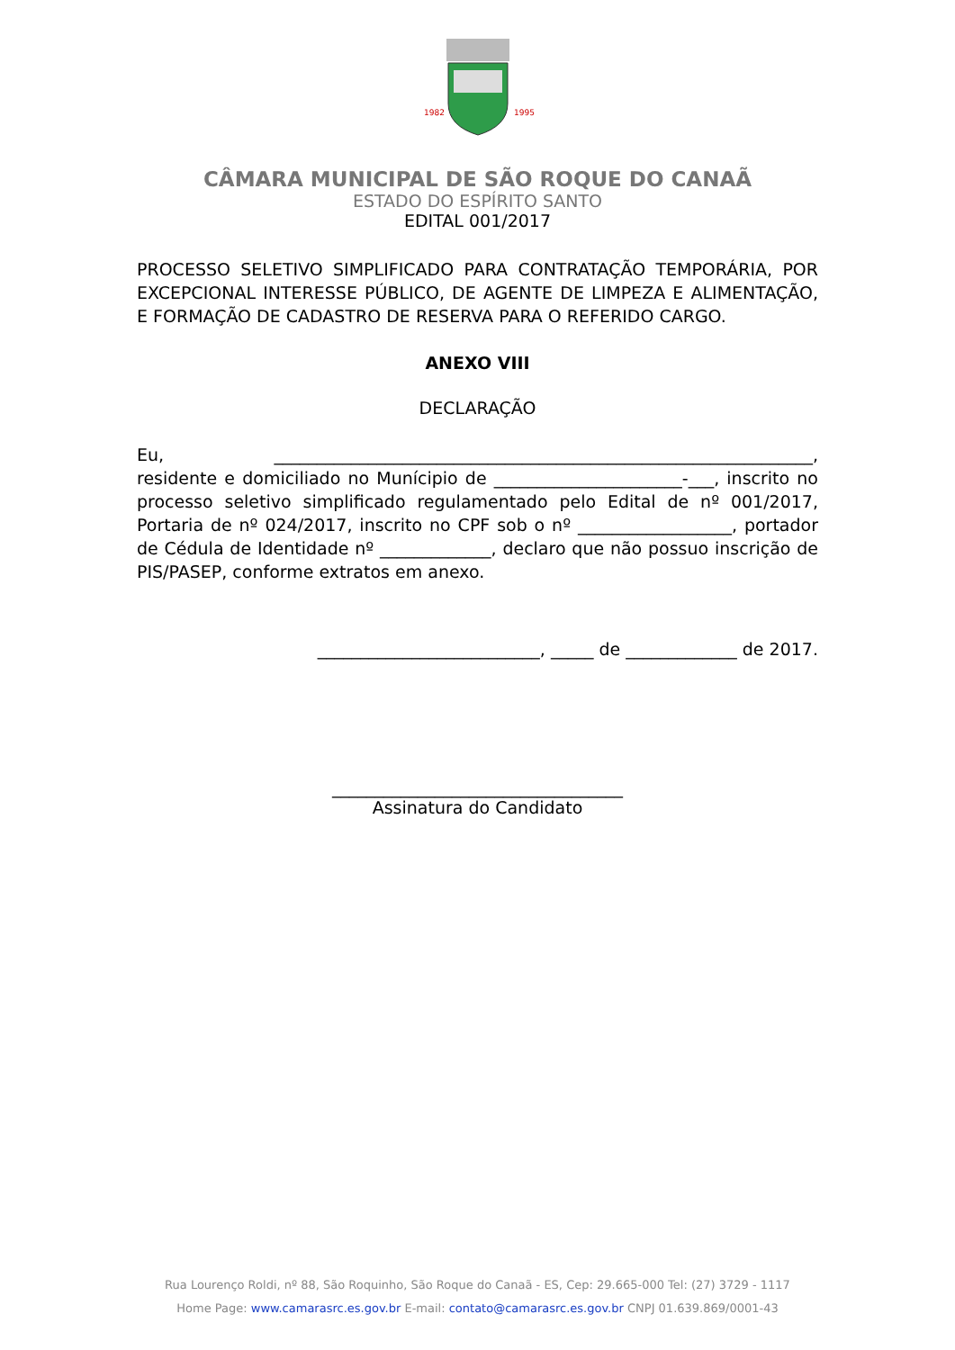1982
1995
CÂMARA MUNICIPAL DE SÃO ROQUE DO CANAÃ
ESTADO DO ESPÍRITO SANTO
EDITAL 001/2017
PROCESSO SELETIVO SIMPLIFICADO PARA CONTRATAÇÃO TEMPORÁRIA, POR EXCEPCIONAL INTERESSE PÚBLICO, DE AGENTE DE LIMPEZA E ALIMENTAÇÃO, E FORMAÇÃO DE CADASTRO DE RESERVA PARA O REFERIDO CARGO.
ANEXO VIII
DECLARAÇÃO
Eu, _______________________________________________________________, residente e domiciliado no Munícipio de ______________________-___, inscrito no processo seletivo simplificado regulamentado pelo Edital de nº 001/2017, Portaria de nº 024/2017, inscrito no CPF sob o nº __________________, portador de Cédula de Identidade nº _____________, declaro que não possuo inscrição de PIS/PASEP, conforme extratos em anexo.
__________________________, _____ de _____________ de 2017.
__________________________________
Assinatura do Candidato
Rua Lourenço Roldi, nº 88, São Roquinho, São Roque do Canaã - ES, Cep: 29.665-000 Tel: (27) 3729 - 1117
Home Page: www.camarasrc.es.gov.br E-mail: contato@camarasrc.es.gov.br CNPJ 01.639.869/0001-43